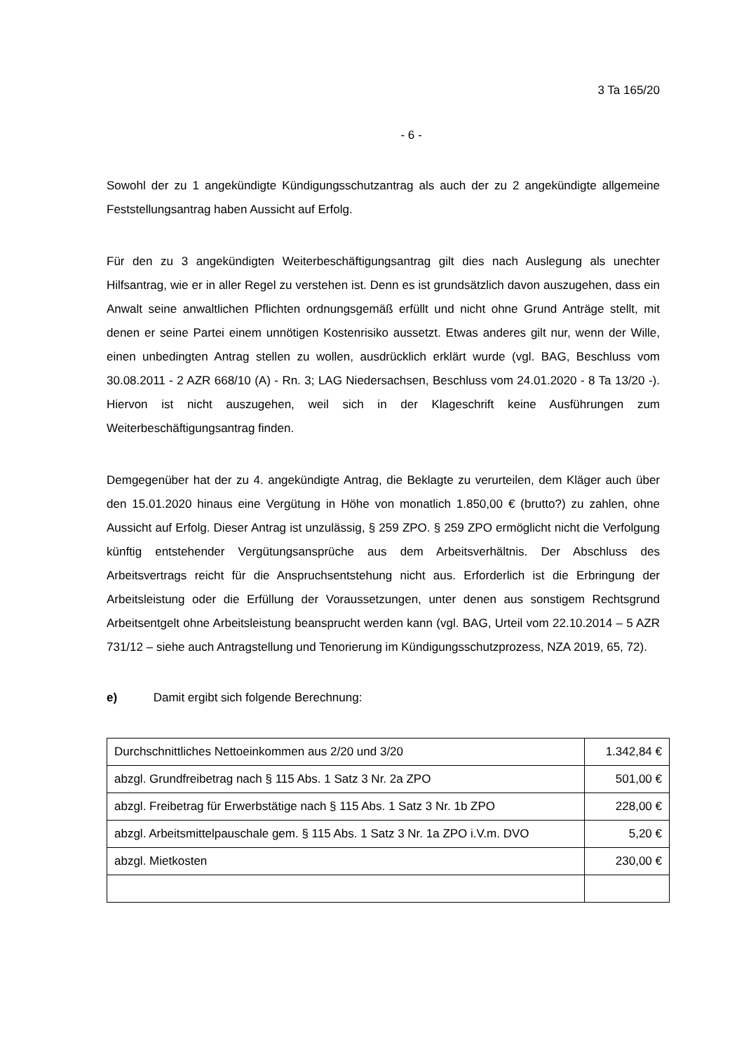3 Ta 165/20
- 6 -
Sowohl der zu 1 angekündigte Kündigungsschutzantrag als auch der zu 2 angekündigte allgemeine Feststellungsantrag haben Aussicht auf Erfolg.
Für den zu 3 angekündigten Weiterbeschäftigungsantrag gilt dies nach Auslegung als unechter Hilfsantrag, wie er in aller Regel zu verstehen ist. Denn es ist grundsätzlich davon auszugehen, dass ein Anwalt seine anwaltlichen Pflichten ordnungsgemäß erfüllt und nicht ohne Grund Anträge stellt, mit denen er seine Partei einem unnötigen Kostenrisiko aussetzt. Etwas anderes gilt nur, wenn der Wille, einen unbedingten Antrag stellen zu wollen, ausdrücklich erklärt wurde (vgl. BAG, Beschluss vom 30.08.2011 - 2 AZR 668/10 (A) - Rn. 3; LAG Niedersachsen, Beschluss vom 24.01.2020 - 8 Ta 13/20 -). Hiervon ist nicht auszugehen, weil sich in der Klageschrift keine Ausführungen zum Weiterbeschäftigungsantrag finden.
Demgegenüber hat der zu 4. angekündigte Antrag, die Beklagte zu verurteilen, dem Kläger auch über den 15.01.2020 hinaus eine Vergütung in Höhe von monatlich 1.850,00 € (brutto?) zu zahlen, ohne Aussicht auf Erfolg. Dieser Antrag ist unzulässig, § 259 ZPO. § 259 ZPO ermöglicht nicht die Verfolgung künftig entstehender Vergütungsansprüche aus dem Arbeitsverhältnis. Der Abschluss des Arbeitsvertrags reicht für die Anspruchsentstehung nicht aus. Erforderlich ist die Erbringung der Arbeitsleistung oder die Erfüllung der Voraussetzungen, unter denen aus sonstigem Rechtsgrund Arbeitsentgelt ohne Arbeitsleistung beansprucht werden kann (vgl. BAG, Urteil vom 22.10.2014 – 5 AZR 731/12 – siehe auch Antragstellung und Tenorierung im Kündigungsschutzprozess, NZA 2019, 65, 72).
e) Damit ergibt sich folgende Berechnung:
| Durchschnittliches Nettoeinkommen aus 2/20 und 3/20 | 1.342,84 € |
| abzgl. Grundfreibetrag nach § 115 Abs. 1 Satz 3 Nr. 2a ZPO | 501,00 € |
| abzgl. Freibetrag für Erwerbstätige nach § 115 Abs. 1 Satz 3 Nr. 1b ZPO | 228,00 € |
| abzgl. Arbeitsmittelpauschale gem. § 115 Abs. 1 Satz 3 Nr. 1a ZPO i.V.m. DVO | 5,20 € |
| abzgl. Mietkosten | 230,00 € |